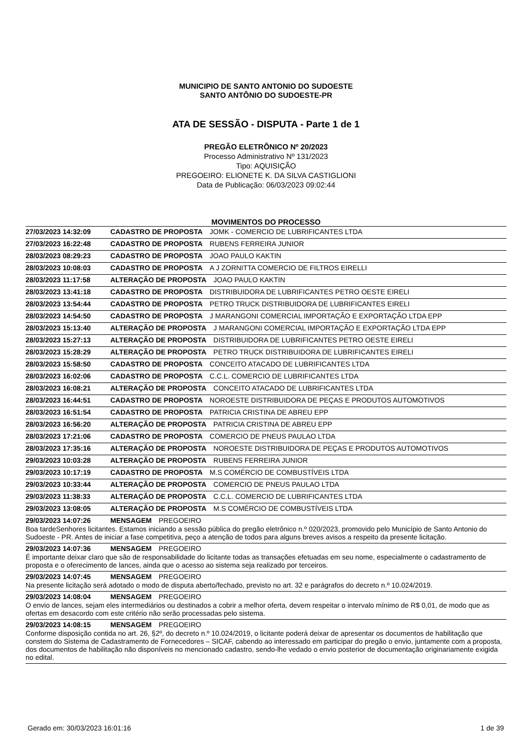MUNICIPIO DE SANTO ANTONIO DO SUDOESTE
SANTO ANTÔNIO DO SUDOESTE-PR
ATA DE SESSÃO - DISPUTA - Parte 1 de 1
PREGÃO ELETRÔNICO Nº 20/2023
Processo Administrativo Nº 131/2023
Tipo: AQUISIÇÃO
PREGOEIRO: ELIONETE K. DA SILVA CASTIGLIONI
Data de Publicação: 06/03/2023 09:02:44
MOVIMENTOS DO PROCESSO
27/03/2023 14:32:09 CADASTRO DE PROPOSTA JOMK - COMERCIO DE LUBRIFICANTES LTDA
27/03/2023 16:22:48 CADASTRO DE PROPOSTA RUBENS FERREIRA JUNIOR
28/03/2023 08:29:23 CADASTRO DE PROPOSTA JOAO PAULO KAKTIN
28/03/2023 10:08:03 CADASTRO DE PROPOSTA A J ZORNITTA COMERCIO DE FILTROS EIRELLI
28/03/2023 11:17:58 ALTERAÇÃO DE PROPOSTA JOAO PAULO KAKTIN
28/03/2023 13:41:18 CADASTRO DE PROPOSTA DISTRIBUIDORA DE LUBRIFICANTES PETRO OESTE EIRELI
28/03/2023 13:54:44 CADASTRO DE PROPOSTA PETRO TRUCK DISTRIBUIDORA DE LUBRIFICANTES EIRELI
28/03/2023 14:54:50 CADASTRO DE PROPOSTA J MARANGONI COMERCIAL IMPORTAÇÃO E EXPORTAÇÃO LTDA EPP
28/03/2023 15:13:40 ALTERAÇÃO DE PROPOSTA J MARANGONI COMERCIAL IMPORTAÇÃO E EXPORTAÇÃO LTDA EPP
28/03/2023 15:27:13 ALTERAÇÃO DE PROPOSTA DISTRIBUIDORA DE LUBRIFICANTES PETRO OESTE EIRELI
28/03/2023 15:28:29 ALTERAÇÃO DE PROPOSTA PETRO TRUCK DISTRIBUIDORA DE LUBRIFICANTES EIRELI
28/03/2023 15:58:50 CADASTRO DE PROPOSTA CONCEITO ATACADO DE LUBRIFICANTES LTDA
28/03/2023 16:02:06 CADASTRO DE PROPOSTA C.C.L. COMERCIO DE LUBRIFICANTES LTDA
28/03/2023 16:08:21 ALTERAÇÃO DE PROPOSTA CONCEITO ATACADO DE LUBRIFICANTES LTDA
28/03/2023 16:44:51 CADASTRO DE PROPOSTA NOROESTE DISTRIBUIDORA DE PEÇAS E PRODUTOS AUTOMOTIVOS
28/03/2023 16:51:54 CADASTRO DE PROPOSTA PATRICIA CRISTINA DE ABREU EPP
28/03/2023 16:56:20 ALTERAÇÃO DE PROPOSTA PATRICIA CRISTINA DE ABREU EPP
28/03/2023 17:21:06 CADASTRO DE PROPOSTA COMERCIO DE PNEUS PAULAO LTDA
28/03/2023 17:35:16 ALTERAÇÃO DE PROPOSTA NOROESTE DISTRIBUIDORA DE PEÇAS E PRODUTOS AUTOMOTIVOS
29/03/2023 10:03:28 ALTERAÇÃO DE PROPOSTA RUBENS FERREIRA JUNIOR
29/03/2023 10:17:19 CADASTRO DE PROPOSTA M.S COMÉRCIO DE COMBUSTÍVEIS LTDA
29/03/2023 10:33:44 ALTERAÇÃO DE PROPOSTA COMERCIO DE PNEUS PAULAO LTDA
29/03/2023 11:38:33 ALTERAÇÃO DE PROPOSTA C.C.L. COMERCIO DE LUBRIFICANTES LTDA
29/03/2023 13:08:05 ALTERAÇÃO DE PROPOSTA M.S COMÉRCIO DE COMBUSTÍVEIS LTDA
29/03/2023 14:07:26 MENSAGEM PREGOEIRO
Boa tardeSenhores licitantes. Estamos iniciando a sessão pública do pregão eletrônico n.º 020/2023, promovido pelo Município de Santo Antonio do Sudoeste - PR. Antes de iniciar a fase competitiva, peço a atenção de todos para alguns breves avisos a respeito da presente licitação.
29/03/2023 14:07:36 MENSAGEM PREGOEIRO
É importante deixar claro que são de responsabilidade do licitante todas as transações efetuadas em seu nome, especialmente o cadastramento de proposta e o oferecimento de lances, ainda que o acesso ao sistema seja realizado por terceiros.
29/03/2023 14:07:45 MENSAGEM PREGOEIRO
Na presente licitação será adotado o modo de disputa aberto/fechado, previsto no art. 32 e parágrafos do decreto n.º 10.024/2019.
29/03/2023 14:08:04 MENSAGEM PREGOEIRO
O envio de lances, sejam eles intermediários ou destinados a cobrir a melhor oferta, devem respeitar o intervalo mínimo de R$ 0,01, de modo que as ofertas em desacordo com este critério não serão processadas pelo sistema.
29/03/2023 14:08:15 MENSAGEM PREGOEIRO
Conforme disposição contida no art. 26, §2º, do decreto n.º 10.024/2019, o licitante poderá deixar de apresentar os documentos de habilitação que constem do Sistema de Cadastramento de Fornecedores – SICAF, cabendo ao interessado em participar do pregão o envio, juntamente com a proposta, dos documentos de habilitação não disponíveis no mencionado cadastro, sendo-lhe vedado o envio posterior de documentação originariamente exigida no edital.
Gerado em: 30/03/2023 16:01:16 1 de 39